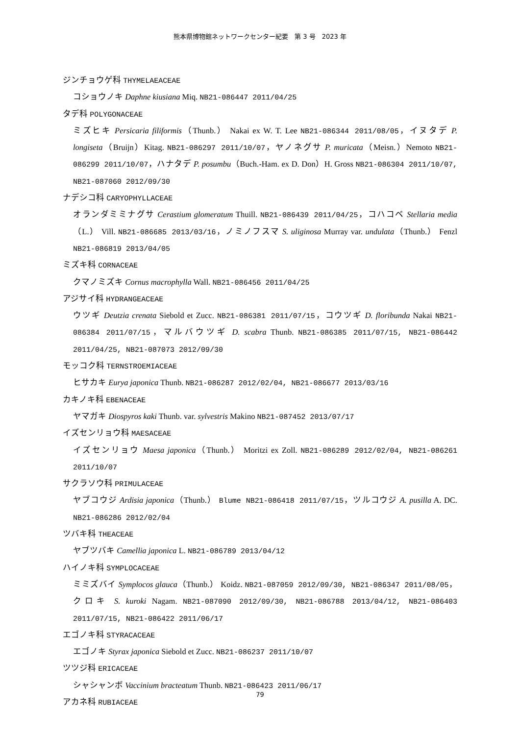熊本県博物館ネットワークセンター紀要　第 3 号　2023 年
ジンチョウゲ科 THYMELAEACEAE
コショウノキ Daphne kiusiana Miq. NB21-086447 2011/04/25
タデ科 POLYGONACEAE
ミズヒキ Persicaria filiformis（Thunb.） Nakai ex W. T. Lee NB21-086344 2011/08/05，イヌタデ P. longiseta（Bruijn）Kitag. NB21-086297 2011/10/07，ヤノネグサ P. muricata（Meisn.）Nemoto NB21-086299 2011/10/07，ハナタデ P. posumbu（Buch.-Ham. ex D. Don）H. Gross NB21-086304 2011/10/07, NB21-087060 2012/09/30
ナデシコ科 CARYOPHYLLACEAE
オランダミミナグサ Cerastium glomeratum Thuill. NB21-086439 2011/04/25，コハコベ Stellaria media（L.） Vill. NB21-086685 2013/03/16，ノミノフスマ S. uliginosa Murray var. undulata（Thunb.） Fenzl NB21-086819 2013/04/05
ミズキ科 CORNACEAE
クマノミズキ Cornus macrophylla Wall. NB21-086456 2011/04/25
アジサイ科 HYDRANGEACEAE
ウツギ Deutzia crenata Siebold et Zucc. NB21-086381 2011/07/15，コウツギ D. floribunda Nakai NB21-086384 2011/07/15，マルバウツギ D. scabra Thunb. NB21-086385 2011/07/15, NB21-086442 2011/04/25, NB21-087073 2012/09/30
モッコク科 TERNSTROEMIACEAE
ヒサカキ Eurya japonica Thunb. NB21-086287 2012/02/04, NB21-086677 2013/03/16
カキノキ科 EBENACEAE
ヤマガキ Diospyros kaki Thunb. var. sylvestris Makino NB21-087452 2013/07/17
イズセンリョウ科 MAESACEAE
イズセンリョウ Maesa japonica（Thunb.） Moritzi ex Zoll. NB21-086289 2012/02/04, NB21-086261 2011/10/07
サクラソウ科 PRIMULACEAE
ヤブコウジ Ardisia japonica（Thunb.） Blume NB21-086418 2011/07/15，ツルコウジ A. pusilla A. DC. NB21-086286 2012/02/04
ツバキ科 THEACEAE
ヤブツバキ Camellia japonica L. NB21-086789 2013/04/12
ハイノキ科 SYMPLOCACEAE
ミミズバイ Symplocos glauca（Thunb.） Koidz. NB21-087059 2012/09/30, NB21-086347 2011/08/05，クロキ S. kuroki Nagam. NB21-087090 2012/09/30, NB21-086788 2013/04/12, NB21-086403 2011/07/15, NB21-086422 2011/06/17
エゴノキ科 STYRACACEAE
エゴノキ Styrax japonica Siebold et Zucc. NB21-086237 2011/10/07
ツツジ科 ERICACEAE
シャシャンボ Vaccinium bracteatum Thunb. NB21-086423 2011/06/17
アカネ科 RUBIACEAE
79